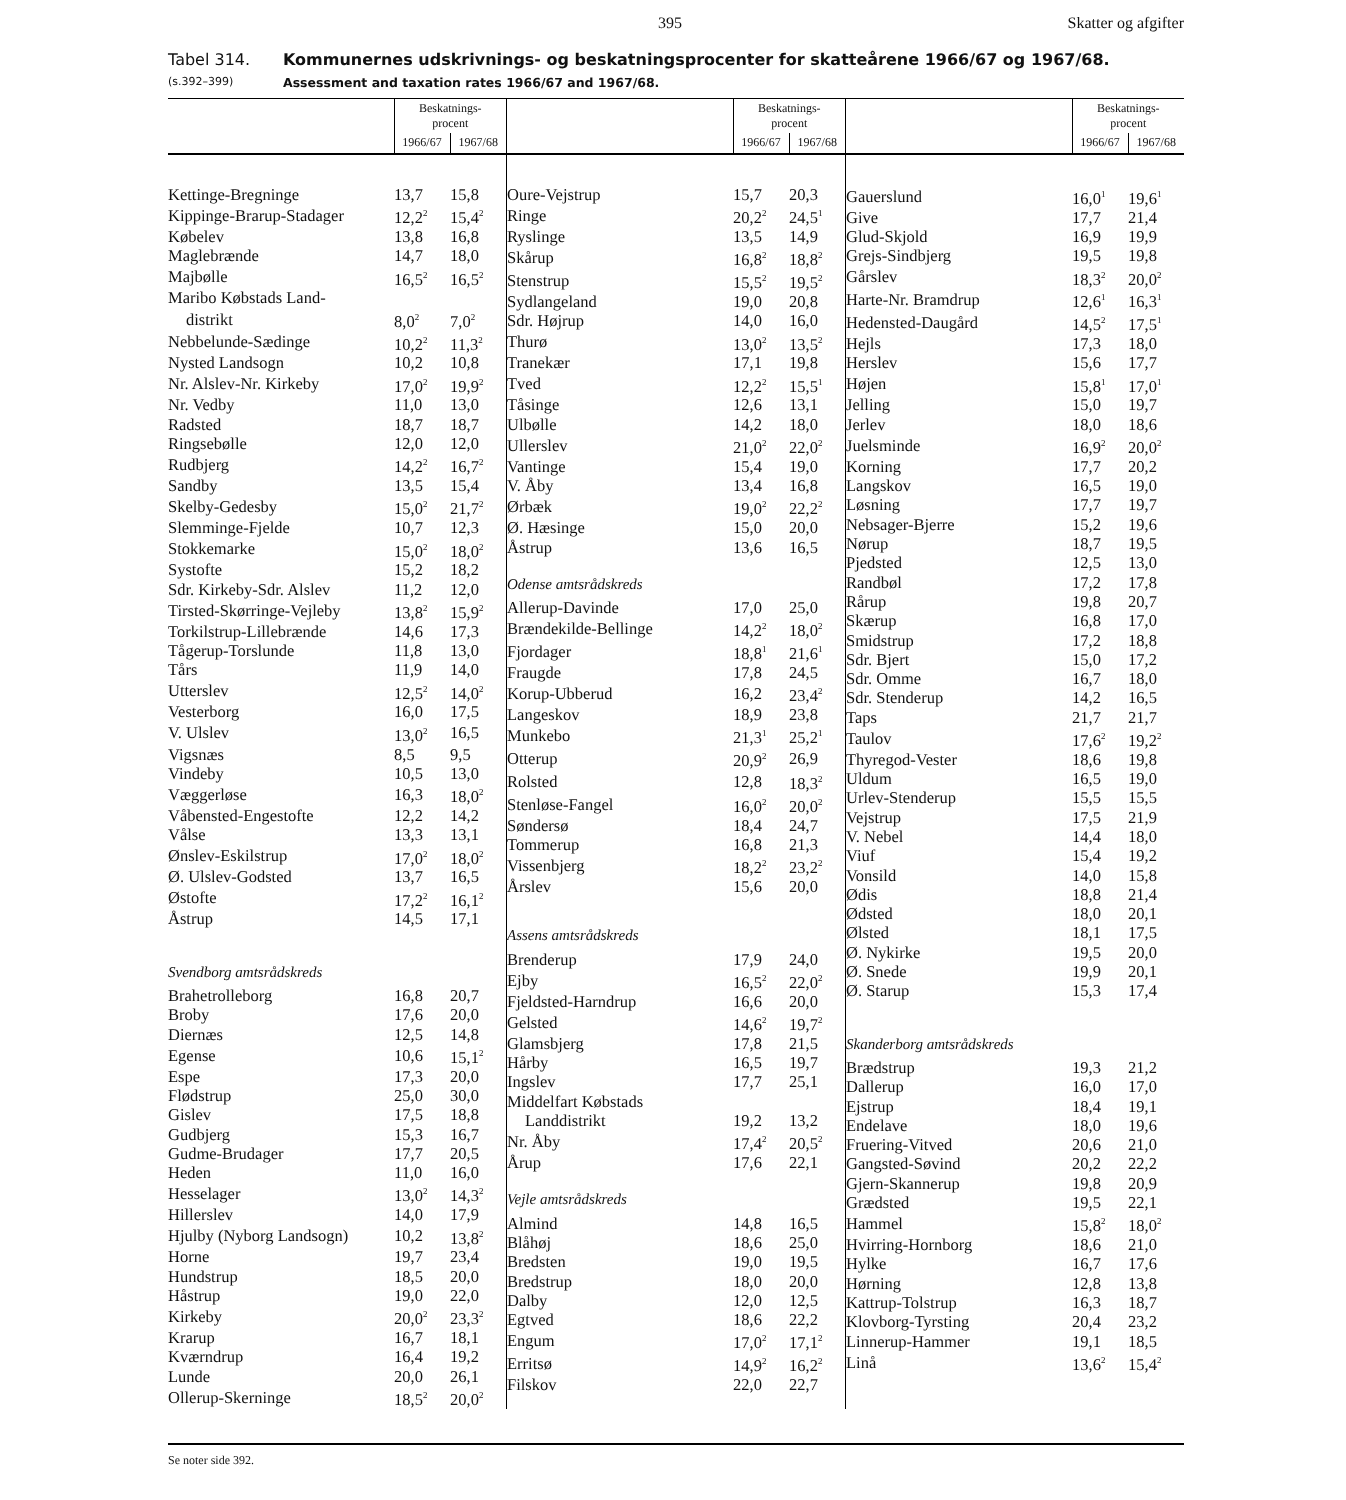395 Skatter og afgifter
Tabel 314.
(s.392–399)
Kommunernes udskrivnings- og beskatningsprocenter for skatteårene 1966/67 og 1967/68.
Assessment and taxation rates 1966/67 and 1967/68.
| | Beskatnings- procent | |
| --- | --- | --- |
| | 1966/67 | 1967/68 |
| Kettinge-Bregninge | 13,7 | 15,8 |
| Kippinge-Brarup-Stadager | 12,2<sup>2</sup> | 15,4<sup>2</sup> |
| Købelev | 13,8 | 16,8 |
| Maglebrænde | 14,7 | 18,0 |
| Majbølle | 16,5<sup>2</sup> | 16,5<sup>2</sup> |
| Maribo Købstads Land- | | |
| distrikt | 8,0<sup>2</sup> | 7,0<sup>2</sup> |
| Nebbelunde-Sædinge | 10,2<sup>2</sup> | 11,3<sup>2</sup> |
| Nysted Landsogn | 10,2 | 10,8 |
| Nr. Alslev-Nr. Kirkeby | 17,0<sup>2</sup> | 19,9<sup>2</sup> |
| Nr. Vedby | 11,0 | 13,0 |
| Radsted | 18,7 | 18,7 |
| Ringsebølle | 12,0 | 12,0 |
| Rudbjerg | 14,2<sup>2</sup> | 16,7<sup>2</sup> |
| Sandby | 13,5 | 15,4 |
| Skelby-Gedesby | 15,0<sup>2</sup> | 21,7<sup>2</sup> |
| Slemminge-Fjelde | 10,7 | 12,3 |
| Stokkemarke | 15,0<sup>2</sup> | 18,0<sup>2</sup> |
| Systofte | 15,2 | 18,2 |
| Sdr. Kirkeby-Sdr. Alslev | 11,2 | 12,0 |
| Tirsted-Skørringe-Vejleby | 13,8<sup>2</sup> | 15,9<sup>2</sup> |
| Torkilstrup-Lillebrænde | 14,6 | 17,3 |
| Tågerup-Torslunde | 11,8 | 13,0 |
| Tårs | 11,9 | 14,0 |
| Utterslev | 12,5<sup>2</sup> | 14,0<sup>2</sup> |
| Vesterborg | 16,0 | 17,5 |
| V. Ulslev | 13,0<sup>2</sup> | 16,5 |
| Vigsnæs | 8,5 | 9,5 |
| Vindeby | 10,5 | 13,0 |
| Væggerløse | 16,3 | 18,0<sup>2</sup> |
| Våbensted-Engestofte | 12,2 | 14,2 |
| Vålse | 13,3 | 13,1 |
| Ønslev-Eskilstrup | 17,0<sup>2</sup> | 18,0<sup>2</sup> |
| Ø. Ulslev-Godsted | 13,7 | 16,5 |
| Østofte | 17,2<sup>2</sup> | 16,1<sup>2</sup> |
| Åstrup | 14,5 | 17,1 |
| Svendborg amtsrådskreds | | |
| Brahetrolleborg | 16,8 | 20,7 |
| Broby | 17,6 | 20,0 |
| Diernæs | 12,5 | 14,8 |
| Egense | 10,6 | 15,1<sup>2</sup> |
| Espe | 17,3 | 20,0 |
| Flødstrup | 25,0 | 30,0 |
| Gislev | 17,5 | 18,8 |
| Gudbjerg | 15,3 | 16,7 |
| Gudme-Brudager | 17,7 | 20,5 |
| Heden | 11,0 | 16,0 |
| Hesselager | 13,0<sup>2</sup> | 14,3<sup>2</sup> |
| Hillerslev | 14,0 | 17,9 |
| Hjulby (Nyborg Landsogn) | 10,2 | 13,8<sup>2</sup> |
| Horne | 19,7 | 23,4 |
| Hundstrup | 18,5 | 20,0 |
| Håstrup | 19,0 | 22,0 |
| Kirkeby | 20,0<sup>2</sup> | 23,3<sup>2</sup> |
| Krarup | 16,7 | 18,1 |
| Kværndrup | 16,4 | 19,2 |
| Lunde | 20,0 | 26,1 |
| Ollerup-Skerninge | 18,5<sup>2</sup> | 20,0<sup>2</sup> |
| | Beskatnings- procent | |
| --- | --- | --- |
| | 1966/67 | 1967/68 |
| Oure-Vejstrup | 15,7 | 20,3 |
| Ringe | 20,2<sup>2</sup> | 24,5<sup>1</sup> |
| Ryslinge | 13,5 | 14,9 |
| Skårup | 16,8<sup>2</sup> | 18,8<sup>2</sup> |
| Stenstrup | 15,5<sup>2</sup> | 19,5<sup>2</sup> |
| Sydlangeland | 19,0 | 20,8 |
| Sdr. Højrup | 14,0 | 16,0 |
| Thurø | 13,0<sup>2</sup> | 13,5<sup>2</sup> |
| Tranekær | 17,1 | 19,8 |
| Tved | 12,2<sup>2</sup> | 15,5<sup>1</sup> |
| Tåsinge | 12,6 | 13,1 |
| Ulbølle | 14,2 | 18,0 |
| Ullerslev | 21,0<sup>2</sup> | 22,0<sup>2</sup> |
| Vantinge | 15,4 | 19,0 |
| V. Åby | 13,4 | 16,8 |
| Ørbæk | 19,0<sup>2</sup> | 22,2<sup>2</sup> |
| Ø. Hæsinge | 15,0 | 20,0 |
| Åstrup | 13,6 | 16,5 |
| Odense amtsrådskreds | | |
| Allerup-Davinde | 17,0 | 25,0 |
| Brændekilde-Bellinge | 14,2<sup>2</sup> | 18,0<sup>2</sup> |
| Fjordager | 18,8<sup>1</sup> | 21,6<sup>1</sup> |
| Fraugde | 17,8 | 24,5 |
| Korup-Ubberud | 16,2 | 23,4<sup>2</sup> |
| Langeskov | 18,9 | 23,8 |
| Munkebo | 21,3<sup>1</sup> | 25,2<sup>1</sup> |
| Otterup | 20,9<sup>2</sup> | 26,9 |
| Rolsted | 12,8 | 18,3<sup>2</sup> |
| Stenløse-Fangel | 16,0<sup>2</sup> | 20,0<sup>2</sup> |
| Søndersø | 18,4 | 24,7 |
| Tommerup | 16,8 | 21,3 |
| Vissenbjerg | 18,2<sup>2</sup> | 23,2<sup>2</sup> |
| Årslev | 15,6 | 20,0 |
| Assens amtsrådskreds | | |
| Brenderup | 17,9 | 24,0 |
| Ejby | 16,5<sup>2</sup> | 22,0<sup>2</sup> |
| Fjeldsted-Harndrup | 16,6 | 20,0 |
| Gelsted | 14,6<sup>2</sup> | 19,7<sup>2</sup> |
| Glamsbjerg | 17,8 | 21,5 |
| Hårby | 16,5 | 19,7 |
| Ingslev | 17,7 | 25,1 |
| Middelfart Købstads | | |
| Landdistrikt | 19,2 | 13,2 |
| Nr. Åby | 17,4<sup>2</sup> | 20,5<sup>2</sup> |
| Årup | 17,6 | 22,1 |
| Vejle amtsrådskreds | | |
| Almind | 14,8 | 16,5 |
| Blåhøj | 18,6 | 25,0 |
| Bredsten | 19,0 | 19,5 |
| Bredstrup | 18,0 | 20,0 |
| Dalby | 12,0 | 12,5 |
| Egtved | 18,6 | 22,2 |
| Engum | 17,0<sup>2</sup> | 17,1<sup>2</sup> |
| Erritsø | 14,9<sup>2</sup> | 16,2<sup>2</sup> |
| Filskov | 22,0 | 22,7 |
| | Beskatnings- procent | |
| --- | --- | --- |
| | 1966/67 | 1967/68 |
| Gauerslund | 16,0<sup>1</sup> | 19,6<sup>1</sup> |
| Give | 17,7 | 21,4 |
| Glud-Skjold | 16,9 | 19,9 |
| Grejs-Sindbjerg | 19,5 | 19,8 |
| Gårslev | 18,3<sup>2</sup> | 20,0<sup>2</sup> |
| Harte-Nr. Bramdrup | 12,6<sup>1</sup> | 16,3<sup>1</sup> |
| Hedensted-Daugård | 14,5<sup>2</sup> | 17,5<sup>1</sup> |
| Hejls | 17,3 | 18,0 |
| Herslev | 15,6 | 17,7 |
| Højen | 15,8<sup>1</sup> | 17,0<sup>1</sup> |
| Jelling | 15,0 | 19,7 |
| Jerlev | 18,0 | 18,6 |
| Juelsminde | 16,9<sup>2</sup> | 20,0<sup>2</sup> |
| Korning | 17,7 | 20,2 |
| Langskov | 16,5 | 19,0 |
| Løsning | 17,7 | 19,7 |
| Nebsager-Bjerre | 15,2 | 19,6 |
| Nørup | 18,7 | 19,5 |
| Pjedsted | 12,5 | 13,0 |
| Randbøl | 17,2 | 17,8 |
| Rårup | 19,8 | 20,7 |
| Skærup | 16,8 | 17,0 |
| Smidstrup | 17,2 | 18,8 |
| Sdr. Bjert | 15,0 | 17,2 |
| Sdr. Omme | 16,7 | 18,0 |
| Sdr. Stenderup | 14,2 | 16,5 |
| Taps | 21,7 | 21,7 |
| Taulov | 17,6<sup>2</sup> | 19,2<sup>2</sup> |
| Thyregod-Vester | 18,6 | 19,8 |
| Uldum | 16,5 | 19,0 |
| Urlev-Stenderup | 15,5 | 15,5 |
| Vejstrup | 17,5 | 21,9 |
| V. Nebel | 14,4 | 18,0 |
| Viuf | 15,4 | 19,2 |
| Vonsild | 14,0 | 15,8 |
| Ødis | 18,8 | 21,4 |
| Ødsted | 18,0 | 20,1 |
| Ølsted | 18,1 | 17,5 |
| Ø. Nykirke | 19,5 | 20,0 |
| Ø. Snede | 19,9 | 20,1 |
| Ø. Starup | 15,3 | 17,4 |
| Skanderborg amtsrådskreds | | |
| Brædstrup | 19,3 | 21,2 |
| Dallerup | 16,0 | 17,0 |
| Ejstrup | 18,4 | 19,1 |
| Endelave | 18,0 | 19,6 |
| Fruering-Vitved | 20,6 | 21,0 |
| Gangsted-Søvind | 20,2 | 22,2 |
| Gjern-Skannerup | 19,8 | 20,9 |
| Grædsted | 19,5 | 22,1 |
| Hammel | 15,8<sup>2</sup> | 18,0<sup>2</sup> |
| Hvirring-Hornborg | 18,6 | 21,0 |
| Hylke | 16,7 | 17,6 |
| Hørning | 12,8 | 13,8 |
| Kattrup-Tolstrup | 16,3 | 18,7 |
| Klovborg-Tyrsting | 20,4 | 23,2 |
| Linnerup-Hammer | 19,1 | 18,5 |
| Linå | 13,6<sup>2</sup> | 15,4<sup>2</sup> |
Se noter side 392.